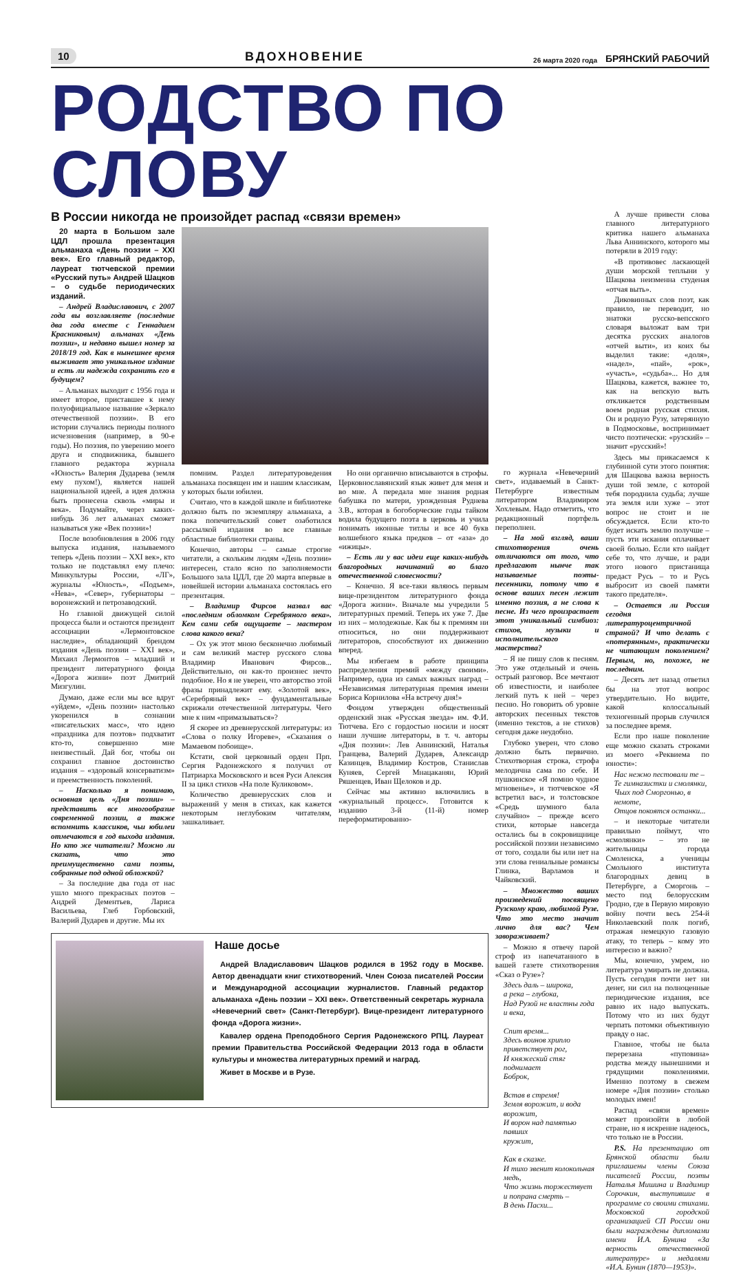10 ВДОХНОВЕНИЕ 26 марта 2020 года БРЯНСКИЙ РАБОЧИЙ
РОДСТВО ПО СЛОВУ
В России никогда не произойдет распад «связи времен»
20 марта в Большом зале ЦДЛ прошла презентация альманаха «День поэзии – XXI век». Его главный редактор, лауреат тютчевской премии «Русский путь» Андрей Шацков – о судьбе периодических изданий.
– Андрей Владиславович, с 2007 года вы возглавляете (последние два года вместе с Геннадием Красниковым) альманах «День поэзии», и недавно вышел номер за 2018/19 год. Как в нынешнее время выживает это уникальное издание и есть ли надежда сохранить его в будущем?
– Альманах выходит с 1956 года и имеет второе, приставшее к нему полуофициальное название «Зеркало отечественной поэзии». В его истории случались периоды полного исчезновения (например, в 90-е годы). Но поэзия, по уверению моего друга и сподвижника, бывшего главного редактора журнала «Юность» Валерия Дударева (земля ему пухом!), является нашей национальной идеей, а идея должна быть пронесена сквозь «миры и века». Подумайте, через каких-нибудь 36 лет альманах сможет называться уже «Век поэзии»!
После возобновления в 2006 году выпуска издания, называемого теперь «День поэзии – XXI век», кто только не подставлял ему плечо: Минкультуры России, «ЛГ», журналы «Юность», «Подъем», «Нева», «Север», губернаторы – воронежский и петрозаводский.
Но главной движущей силой процесса были и остаются президент ассоциации «Лермонтовское наследие», обладающий брендом издания «День поэзии – XXI век», Михаил Лермонтов – младший и президент литературного фонда «Дорога жизни» поэт Дмитрий Мизгулин.
Думаю, даже если мы все вдруг «уйдем», «День поэзии» настолько укоренился в сознании «писательских масс», что идею «праздника для поэтов» подхватит кто-то, совершенно мне неизвестный. Дай бог, чтобы он сохранил главное достоинство издания – «здоровый консерватизм» и преемственность поколений.
– Насколько я понимаю, основная цель «Дня поэзии» – представить все многообразие современной поэзии, а также вспомнить классиков, чьи юбилеи отмечаются в год выхода издания. Но кто же читатели? Можно ли сказать, что это преимущественно сами поэты, собранные под одной обложкой?
– За последние два года от нас ушло много прекрасных поэтов – Андрей Дементьев, Лариса Васильева, Глеб Горбовский, Валерий Дударев и другие. Мы их
помним. Раздел литературоведения альманаха посвящен им и нашим классикам, у которых были юбилеи.
Считаю, что в каждой школе и библиотеке должно быть по экземпляру альманаха, а пока попечительский совет озаботился рассылкой издания во все главные областные библиотеки страны.
Конечно, авторы – самые строгие читатели, а скольким людям «День поэзии» интересен, стало ясно по заполняемости Большого зала ЦДЛ, где 20 марта впервые в новейшей истории альманаха состоялась его презентация.
– Владимир Фирсов назвал вас «последним обломком Серебряного века». Кем сами себя ощущаете – мастером слова какого века?
– Ох уж этот мною бесконечно любимый и сам великий мастер русского слова Владимир Иванович Фирсов... Действительно, он как-то произнес нечто подобное. Но я не уверен, что авторство этой фразы принадлежит ему. «Золотой век», «Серебряный век» – фундаментальные скрижали отечественной литературы. Чего мне к ним «примазываться»?
Я скорее из древнерусской литературы: из «Слова о полку Игореве», «Сказания о Мамаевом побоище».
Кстати, свой церковный орден Прп. Сергия Радонежского я получил от Патриарха Московского и всея Руси Алексия II за цикл стихов «На поле Куликовом».
Количество древнерусских слов и выражений у меня в стихах, как кажется некоторым неглубоким читателям, зашкаливает.
Но они органично вписываются в строфы. Церковнославянский язык живет для меня и во мне. А передала мне знания родная бабушка по матери, урожденная Руднева З.В., которая в богоборческие годы тайком водила будущего поэта в церковь и учила понимать иконные титлы и все 40 букв волшебного языка предков – от «аза» до «ижицы».
– Есть ли у вас идеи еще каких-нибудь благородных начинаний во благо отечественной словесности?
– Конечно. Я все-таки являюсь первым вице-президентом литературного фонда «Дорога жизни». Вначале мы учредили 5 литературных премий. Теперь их уже 7. Две из них – молодежные. Как бы к премиям ни относиться, но они поддерживают литераторов, способствуют их движению вперед.
Мы избегаем в работе принципа распределения премий «между своими». Например, одна из самых важных наград – «Независимая литературная премия имени Бориса Корнилова «На встречу дня!»
Фондом утвержден общественный орденский знак «Русская звезда» им. Ф.И. Тютчева. Его с гордостью носили и носят наши лучшие литераторы, в т. ч. авторы «Дня поэзии»: Лев Аннинский, Наталья Гранцева, Валерий Дударев, Александр Казинцев, Владимир Костров, Станислав Куняев, Сергей Мнацаканян, Юрий Ряшенцев, Иван Щелоков и др.
Сейчас мы активно включились в «журнальный процесс». Готовится к изданию 3-й (11-й) номер переформатированно-
Наше досье
Андрей Владиславович Шацков родился в 1952 году в Москве. Автор двенадцати книг стихотворений. Член Союза писателей России и Международной ассоциации журналистов. Главный редактор альманаха «День поэзии – XXI век». Ответственный секретарь журнала «Невечерний свет» (Санкт-Петербург). Вице-президент литературного фонда «Дорога жизни».
Кавалер ордена Преподобного Сергия Радонежского РПЦ. Лауреат премии Правительства Российской Федерации 2013 года в области культуры и множества литературных премий и наград.
Живет в Москве и в Рузе.
го журнала «Невечерний свет», издаваемый в Санкт-Петербурге известным литератором Владимиром Хохлевым. Надо отметить, что редакционный портфель переполнен.
– На мой взгляд, ваши стихотворения очень отличаются от того, что предлагают нынче так называемые поэты-песенники, потому что в основе ваших песен лежит именно поэзия, а не слова к песне. Из чего произрастает этот уникальный симбиоз: стихов, музыки и исполнительского мастерства?
– Я не пишу слов к песням. Это уже отдельный и очень острый разговор. Все мечтают об известности, и наиболее легкий путь к ней – через песню. Но говорить об уровне авторских песенных текстов (именно текстов, а не стихов) сегодня даже неудобно.
Глубоко уверен, что слово должно быть первично. Стихотворная строка, строфа мелодична сама по себе. И пушкинское «Я помню чудное мгновенье», и тютчевское «Я встретил вас», и толстовское «Средь шумного бала случайно» – прежде всего стихи, которые навсегда остались бы в сокровищнице российской поэзии независимо от того, создали бы или нет на эти слова гениальные романсы Глинка, Варламов и Чайковский.
– Множество ваших произведений посвящено Рузскому краю, любимой Рузе. Что это место значит лично для вас? Чем завораживает?
– Можно я отвечу парой строф из напечатанного в вашей газете стихотворения «Сказ о Рузе»?
Здесь даль – широка,
а река – глубока,
Над Рузой не властны года
и века,
Спит время...
Здесь воинов хрипло
приветствует рог,
И княжеский стяг поднимает
Боброк,
Встав в стремя!
Земля ворожит, и вода
ворожит,
И ворон над памятью павших
кружит,
Как в сказке.
И тихо звенит колокольная
медь,
Что жизнь торжествует
и попрана смерть –
В день Пасхи...
А лучше привести слова главного литературного критика нашего альманаха Льва Аннинского, которого мы потеряли в 2019 году:
«В противовес ласкающей души морской теплыни у Шацкова неизменна студеная «отчая выть».
Диковинных слов поэт, как правило, не переводит, но знатоки русско-вепсского словаря выложат вам три десятка русских аналогов «отчей выти», из коих бы выделил такие: «доля», «надел», «пай», «рок», «участь», «судьба»... Но для Шацкова, кажется, важнее то, как на вепскую выть откликается родственным воем родная русская стихия. Он и родную Рузу, затерянную в Подмосковье, воспринимает чисто поэтически: «рузский» – значит «русский»!
Здесь мы прикасаемся к глубинной сути этого понятия: для Шацкова важна верность души той земле, с которой тебя породнила судьба; лучше эта земля или хуже – этот вопрос не стоит и не обсуждается. Если кто-то будет искать землю получше – пусть эти искания оплачивает своей болью. Если кто найдет себе то, что лучше, и ради этого нового пристанища предаст Русь – то и Русь выбросит из своей памяти такого предателя».
– Остается ли Россия сегодня литературоцентричной страной? И что делать с «потерянным», практически не читающим поколением? Первым, но, похоже, не последним.
– Десять лет назад ответил бы на этот вопрос утвердительно. Но видите, какой колоссальный техногенный прорыв случился за последнее время.
Если про наше поколение еще можно сказать строками из моего «Реквиема по юности»:
Нас нежно пестовали те –
Те гимназистки и смолянки,
Чьих под Сморгонью, в немоте,
Отцов покоятся останки...
– и некоторые читатели правильно поймут, что «смолянки» – это не жительницы города Смоленска, а ученицы Смольного института благородных девиц в Петербурге, а Сморгонь – место под белорусским Гродно, где в Первую мировую войну почти весь 254-й Николаевский полк погиб, отражая немецкую газовую атаку, то теперь – кому это интересно и важно?
Мы, конечно, умрем, но литература умирать не должна. Пусть сегодня почти нет ни денег, ни сил на полноценные периодические издания, все равно их надо выпускать. Потому что из них будут черпать потомки объективную правду о нас.
Главное, чтобы не была перерезана «пуповина» родства между нынешними и грядущими поколениями. Именно поэтому в свежем номере «Дня поэзии» столько молодых имен!
Распад «связи времен» может произойти в любой стране, но я искренне надеюсь, что только не в России.
P.S. На презентацию от Брянской области были приглашены члены Союза писателей России, поэты Наталья Мишина и Владимир Сорочкин, выступившие в программе со своими стихами. Московской городской организацией СП России они были награждены дипломами имени И.А. Бунина «За верность отечественной литературе» и медалями «И.А. Бунин (1870—1953)».